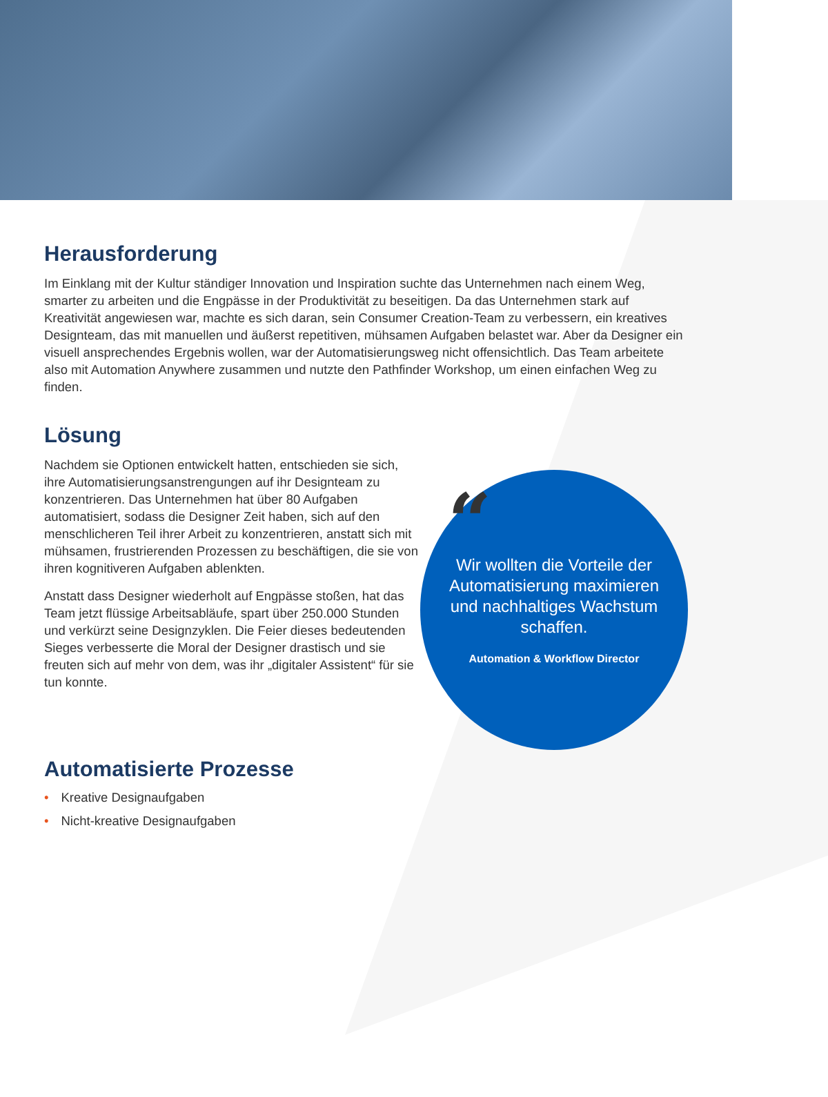Herausforderung
Im Einklang mit der Kultur ständiger Innovation und Inspiration suchte das Unternehmen nach einem Weg, smarter zu arbeiten und die Engpässe in der Produktivität zu beseitigen. Da das Unternehmen stark auf Kreativität angewiesen war, machte es sich daran, sein Consumer Creation-Team zu verbessern, ein kreatives Designteam, das mit manuellen und äußerst repetitiven, mühsamen Aufgaben belastet war. Aber da Designer ein visuell ansprechendes Ergebnis wollen, war der Automatisierungsweg nicht offensichtlich. Das Team arbeitete also mit Automation Anywhere zusammen und nutzte den Pathfinder Workshop, um einen einfachen Weg zu finden.
Lösung
Nachdem sie Optionen entwickelt hatten, entschieden sie sich, ihre Automatisierungsanstrengungen auf ihr Designteam zu konzentrieren. Das Unternehmen hat über 80 Aufgaben automatisiert, sodass die Designer Zeit haben, sich auf den menschlicheren Teil ihrer Arbeit zu konzentrieren, anstatt sich mit mühsamen, frustrierenden Prozessen zu beschäftigen, die sie von ihren kognitiveren Aufgaben ablenkten.
Anstatt dass Designer wiederholt auf Engpässe stoßen, hat das Team jetzt flüssige Arbeitsabläufe, spart über 250.000 Stunden und verkürzt seine Designzyklen. Die Feier dieses bedeutenden Sieges verbesserte die Moral der Designer drastisch und sie freuten sich auf mehr von dem, was ihr „digitaler Assistent“ für sie tun konnte.
“
Wir wollten die Vorteile der Automatisierung maximieren und nachhaltiges Wachstum schaffen.
Automation & Workflow Director
Automatisierte Prozesse
• Kreative Designaufgaben
• Nicht-kreative Designaufgaben